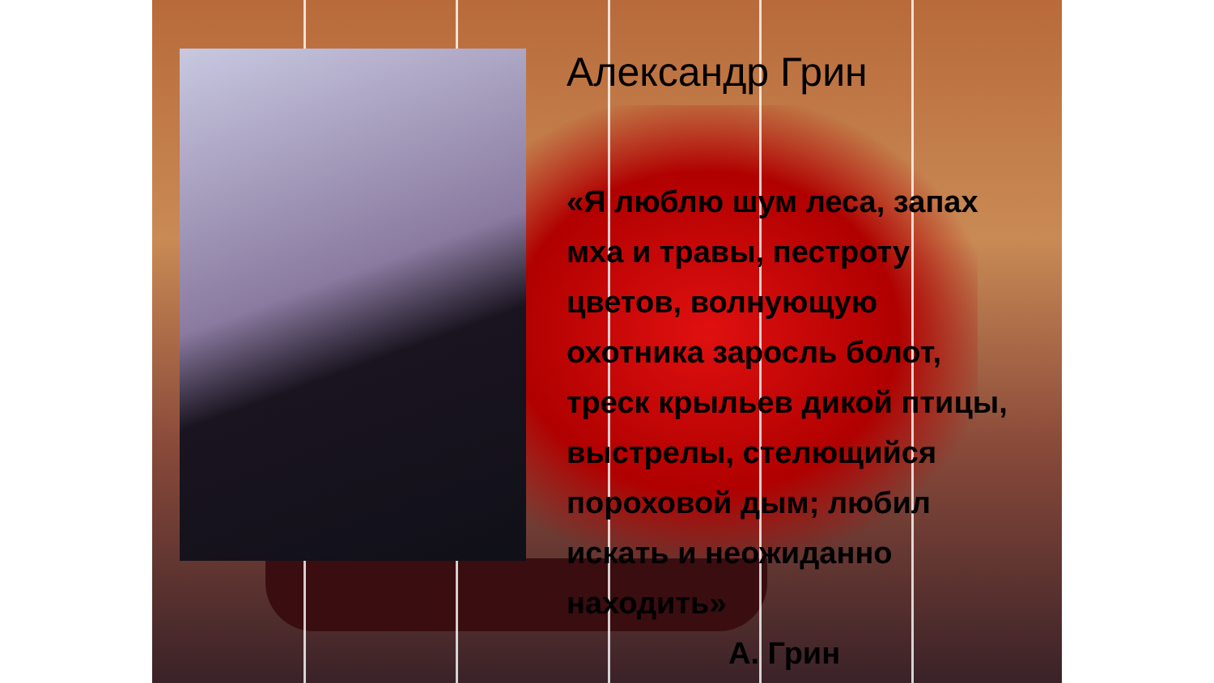Александр Грин
«Я люблю шум леса, запах мха и травы, пестроту цветов, волнующую охотника заросль болот, треск крыльев дикой птицы, выстрелы, стелющийся пороховой дым; любил искать и неожиданно находить»
А. Грин